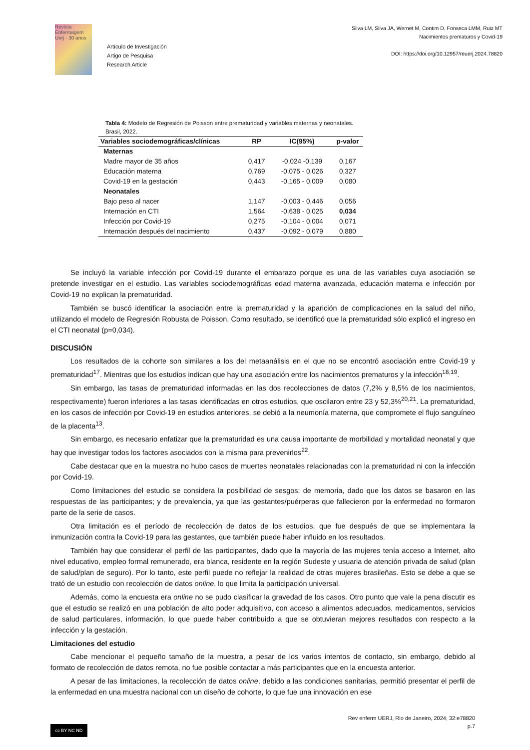Revista Enfermagem Uerj · 30 anos
Artículo de Investigación
Artigo de Pesquisa
Research Article
Silva LM, Silva JA, Wernet M, Contim D, Fonseca LMM, Ruiz MT
Nacimientos prematuros y Covid-19
DOI: https://doi.org/10.12957/reuerj.2024.78820
Tabla 4: Modelo de Regresión de Poisson entre prematuridad y variables maternas y neonatales. Brasil, 2022.
| Variables sociodemográficas/clínicas | RP | IC(95%) | p-valor |
| --- | --- | --- | --- |
| Maternas | | | |
| Madre mayor de 35 años | 0,417 | -0,024 -0,139 | 0,167 |
| Educación materna | 0,769 | -0,075 - 0,026 | 0,327 |
| Covid-19 en la gestación | 0,443 | -0,165 - 0,009 | 0,080 |
| Neonatales | | | |
| Bajo peso al nacer | 1,147 | -0,003 - 0,446 | 0,056 |
| Internación en CTI | 1,564 | -0,638 - 0,025 | 0,034 |
| Infección por Covid-19 | 0,275 | -0,104 - 0,004 | 0,071 |
| Internación después del nacimiento | 0,437 | -0,092 - 0,079 | 0,880 |
Se incluyó la variable infección por Covid-19 durante el embarazo porque es una de las variables cuya asociación se pretende investigar en el estudio. Las variables sociodemográficas edad materna avanzada, educación materna e infección por Covid-19 no explican la prematuridad.
También se buscó identificar la asociación entre la prematuridad y la aparición de complicaciones en la salud del niño, utilizando el modelo de Regresión Robusta de Poisson. Como resultado, se identificó que la prematuridad sólo explicó el ingreso en el CTI neonatal (p=0,034).
DISCUSIÓN
Los resultados de la cohorte son similares a los del metaanálisis en el que no se encontró asociación entre Covid-19 y prematuridad<sup>17</sup>. Mientras que los estudios indican que hay una asociación entre los nacimientos prematuros y la infección<sup>18,19</sup>.
Sin embargo, las tasas de prematuridad informadas en las dos recolecciones de datos (7,2% y 8,5% de los nacimientos, respectivamente) fueron inferiores a las tasas identificadas en otros estudios, que oscilaron entre 23 y 52,3%<sup>20,21</sup>. La prematuridad, en los casos de infección por Covid-19 en estudios anteriores, se debió a la neumonía materna, que compromete el flujo sanguíneo de la placenta<sup>13</sup>.
Sin embargo, es necesario enfatizar que la prematuridad es una causa importante de morbilidad y mortalidad neonatal y que hay que investigar todos los factores asociados con la misma para prevenirlos<sup>22</sup>.
Cabe destacar que en la muestra no hubo casos de muertes neonatales relacionadas con la prematuridad ni con la infección por Covid-19.
Como limitaciones del estudio se considera la posibilidad de sesgos: de memoria, dado que los datos se basaron en las respuestas de las participantes; y de prevalencia, ya que las gestantes/puérperas que fallecieron por la enfermedad no formaron parte de la serie de casos.
Otra limitación es el período de recolección de datos de los estudios, que fue después de que se implementara la inmunización contra la Covid-19 para las gestantes, que también puede haber influido en los resultados.
También hay que considerar el perfil de las participantes, dado que la mayoría de las mujeres tenía acceso a Internet, alto nivel educativo, empleo formal remunerado, era blanca, residente en la región Sudeste y usuaria de atención privada de salud (plan de salud/plan de seguro). Por lo tanto, este perfil puede no reflejar la realidad de otras mujeres brasileñas. Esto se debe a que se trató de un estudio con recolección de datos online, lo que limita la participación universal.
Además, como la encuesta era online no se pudo clasificar la gravedad de los casos. Otro punto que vale la pena discutir es que el estudio se realizó en una población de alto poder adquisitivo, con acceso a alimentos adecuados, medicamentos, servicios de salud particulares, información, lo que puede haber contribuido a que se obtuvieran mejores resultados con respecto a la infección y la gestación.
Limitaciones del estudio
Cabe mencionar el pequeño tamaño de la muestra, a pesar de los varios intentos de contacto, sin embargo, debido al formato de recolección de datos remota, no fue posible contactar a más participantes que en la encuesta anterior.
A pesar de las limitaciones, la recolección de datos online, debido a las condiciones sanitarias, permitió presentar el perfil de la enfermedad en una muestra nacional con un diseño de cohorte, lo que fue una innovación en ese
Rev enferm UERJ, Rio de Janeiro, 2024; 32:e78820
p.7
cc BY NC ND